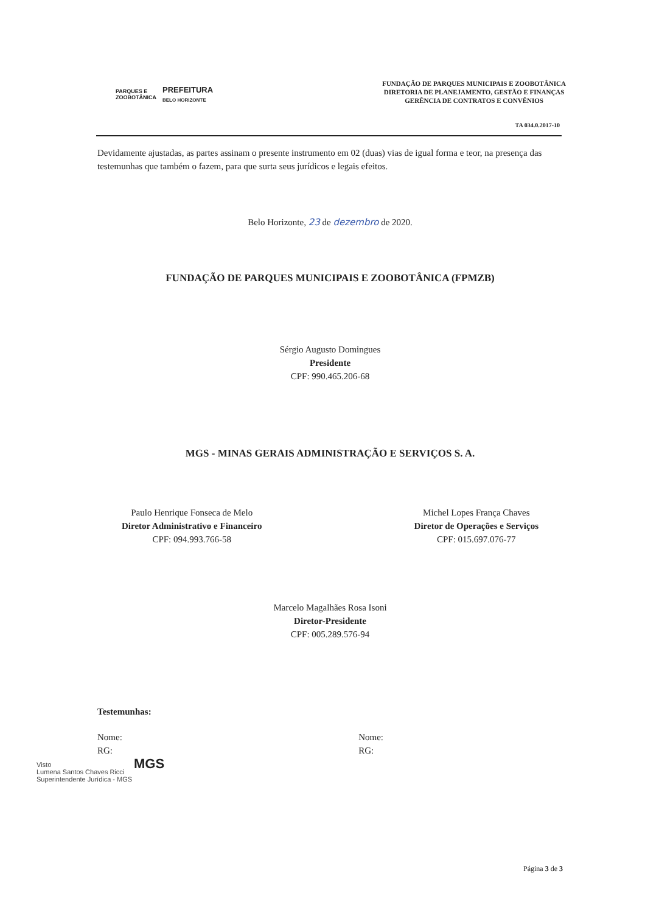PARQUES E
ZOOBOTÂNICA
PREFEITURA
BELO HORIZONTE
FUNDAÇÃO DE PARQUES MUNICIPAIS E ZOOBOTÂNICA
DIRETORIA DE PLANEJAMENTO, GESTÃO E FINANÇAS
GERÊNCIA DE CONTRATOS E CONVÊNIOS
TA 034.0.2017-10
Devidamente ajustadas, as partes assinam o presente instrumento em 02 (duas) vias de igual forma e teor, na presença das testemunhas que também o fazem, para que surta seus jurídicos e legais efeitos.
Belo Horizonte, 23 de dezembro de 2020.
FUNDAÇÃO DE PARQUES MUNICIPAIS E ZOOBOTÂNICA (FPMZB)
Sérgio Augusto Domingues
Presidente
CPF: 990.465.206-68
MGS - MINAS GERAIS ADMINISTRAÇÃO E SERVIÇOS S. A.
Paulo Henrique Fonseca de Melo
Diretor Administrativo e Financeiro
CPF: 094.993.766-58
Michel Lopes França Chaves
Diretor de Operações e Serviços
CPF: 015.697.076-77
Marcelo Magalhães Rosa Isoni
Diretor-Presidente
CPF: 005.289.576-94
Testemunhas:
Nome:
RG:
Nome:
RG:
MGS
Página 3 de 3
Visto
Lumena Santos Chaves Ricci
Superintendente Jurídica - MGS